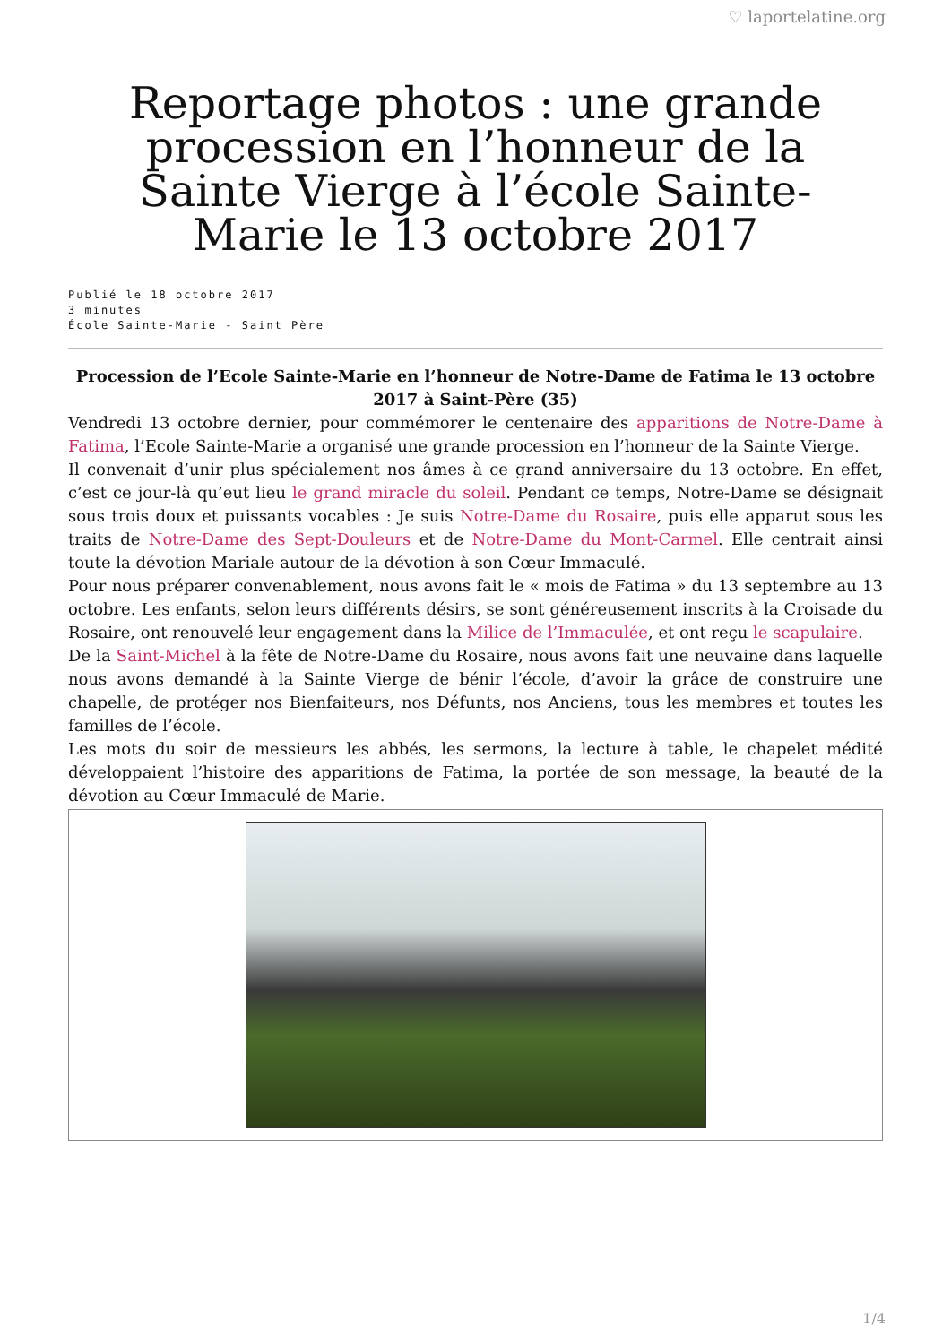♡ laportelatine.org
Reportage photos : une grande procession en l’honneur de la Sainte Vierge à l’école Sainte-Marie le 13 octobre 2017
Publié le 18 octobre 2017
3 minutes
École Sainte-Marie - Saint Père
Procession de l’Ecole Sainte-Marie en l’honneur de Notre-Dame de Fatima le 13 octobre 2017 à Saint-Père (35)
Vendredi 13 octobre dernier, pour commémorer le centenaire des apparitions de Notre-Dame à Fatima, l’Ecole Sainte-Marie a organisé une grande procession en l’honneur de la Sainte Vierge.
Il convenait d’unir plus spécialement nos âmes à ce grand anniversaire du 13 octobre. En effet, c’est ce jour-là qu’eut lieu le grand miracle du soleil. Pendant ce temps, Notre-Dame se désignait sous trois doux et puissants vocables : Je suis Notre-Dame du Rosaire, puis elle apparut sous les traits de Notre-Dame des Sept-Douleurs et de Notre-Dame du Mont-Carmel. Elle centrait ainsi toute la dévotion Mariale autour de la dévotion à son Cœur Immaculé.
Pour nous préparer convenablement, nous avons fait le « mois de Fatima » du 13 septembre au 13 octobre. Les enfants, selon leurs différents désirs, se sont généreusement inscrits à la Croisade du Rosaire, ont renouvelé leur engagement dans la Milice de l’Immaculée, et ont reçu le scapulaire.
De la Saint-Michel à la fête de Notre-Dame du Rosaire, nous avons fait une neuvaine dans laquelle nous avons demandé à la Sainte Vierge de bénir l’école, d’avoir la grâce de construire une chapelle, de protéger nos Bienfaiteurs, nos Défunts, nos Anciens, tous les membres et toutes les familles de l’école.
Les mots du soir de messieurs les abbés, les sermons, la lecture à table, le chapelet médité développaient l’histoire des apparitions de Fatima, la portée de son message, la beauté de la dévotion au Cœur Immaculé de Marie.
1/4